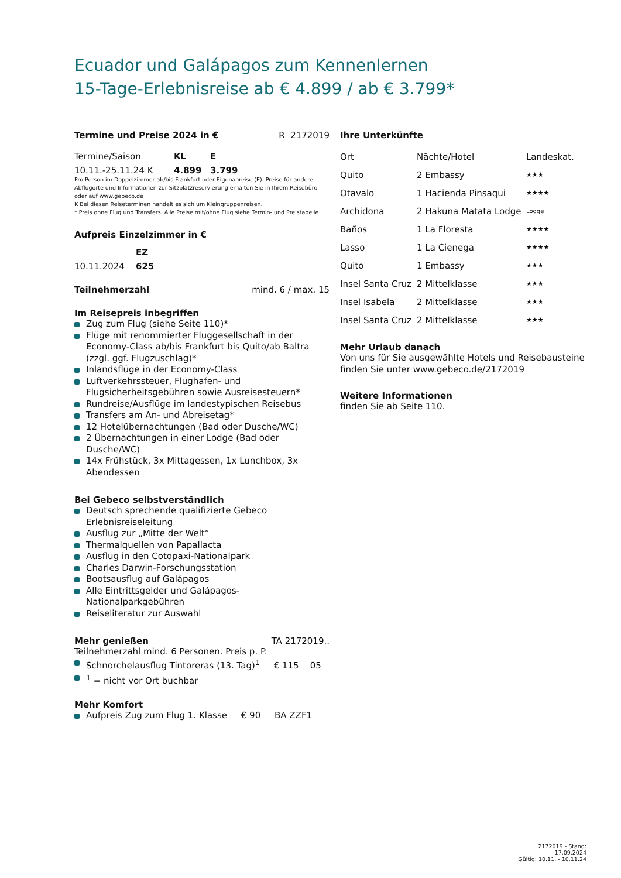Ecuador und Galápagos zum Kennenlernen
15-Tage-Erlebnisreise ab € 4.899 / ab € 3.799*
| Termine und Preise 2024 in € | R 2172019 |
| Termine/Saison | KL | E |
| 10.11.-25.11.24 K | 4.899 | 3.799 |
Pro Person im Doppelzimmer ab/bis Frankfurt oder Eigenanreise (E). Preise für andere Abflugorte und Informationen zur Sitzplatzreservierung erhalten Sie in Ihrem Reisebüro oder auf www.gebeco.de
K Bei diesen Reiseterminen handelt es sich um Kleingruppenreisen.
* Preis ohne Flug und Transfers. Alle Preise mit/ohne Flug siehe Termin- und Preistabelle
Aufpreis Einzelzimmer in €
| | EZ |
| 10.11.2024 | 625 |
| Teilnehmerzahl | mind. 6 / max. 15 |
Im Reisepreis inbegriffen
Zug zum Flug (siehe Seite 110)*
Flüge mit renommierter Fluggesellschaft in der Economy-Class ab/bis Frankfurt bis Quito/ab Baltra (zzgl. ggf. Flugzuschlag)*
Inlandsflüge in der Economy-Class
Luftverkehrssteuer, Flughafen- und Flugsicherheitsgebühren sowie Ausreisesteuern*
Rundreise/Ausflüge im landestypischen Reisebus
Transfers am An- und Abreisetag*
12 Hotelübernachtungen (Bad oder Dusche/WC)
2 Übernachtungen in einer Lodge (Bad oder Dusche/WC)
14x Frühstück, 3x Mittagessen, 1x Lunchbox, 3x Abendessen
Bei Gebeco selbstverständlich
Deutsch sprechende qualifizierte Gebeco Erlebnisreiseleitung
Ausflug zur „Mitte der Welt“
Thermalquellen von Papallacta
Ausflug in den Cotopaxi-Nationalpark
Charles Darwin-Forschungsstation
Bootsausflug auf Galápagos
Alle Eintrittsgelder und Galápagos-Nationalparkgebühren
Reiseliteratur zur Auswahl
| Mehr genießen | TA 2172019.. |
Teilnehmerzahl mind. 6 Personen. Preis p. P.
Schnorchelausflug Tintoreras (13. Tag)<sup>1</sup> € 115 05
<sup>1</sup> = nicht vor Ort buchbar
Mehr Komfort
Aufpreis Zug zum Flug 1. Klasse € 90 BA ZZF1
Ihre Unterkünfte
| Ort | Nächte/Hotel | Landeskat. |
| Quito | 2 Embassy | ★★★ |
| Otavalo | 1 Hacienda Pinsaqui | ★★★★ |
| Archidona | 2 Hakuna Matata Lodge | Lodge |
| Baños | 1 La Floresta | ★★★★ |
| Lasso | 1 La Cienega | ★★★★ |
| Quito | 1 Embassy | ★★★ |
| Insel Santa Cruz | 2 Mittelklasse | ★★★ |
| Insel Isabela | 2 Mittelklasse | ★★★ |
| Insel Santa Cruz | 2 Mittelklasse | ★★★ |
Mehr Urlaub danach
Von uns für Sie ausgewählte Hotels und Reisebausteine finden Sie unter www.gebeco.de/2172019
Weitere Informationen
finden Sie ab Seite 110.
2172019 - Stand: 17.09.2024
Gültig: 10.11. - 10.11.24